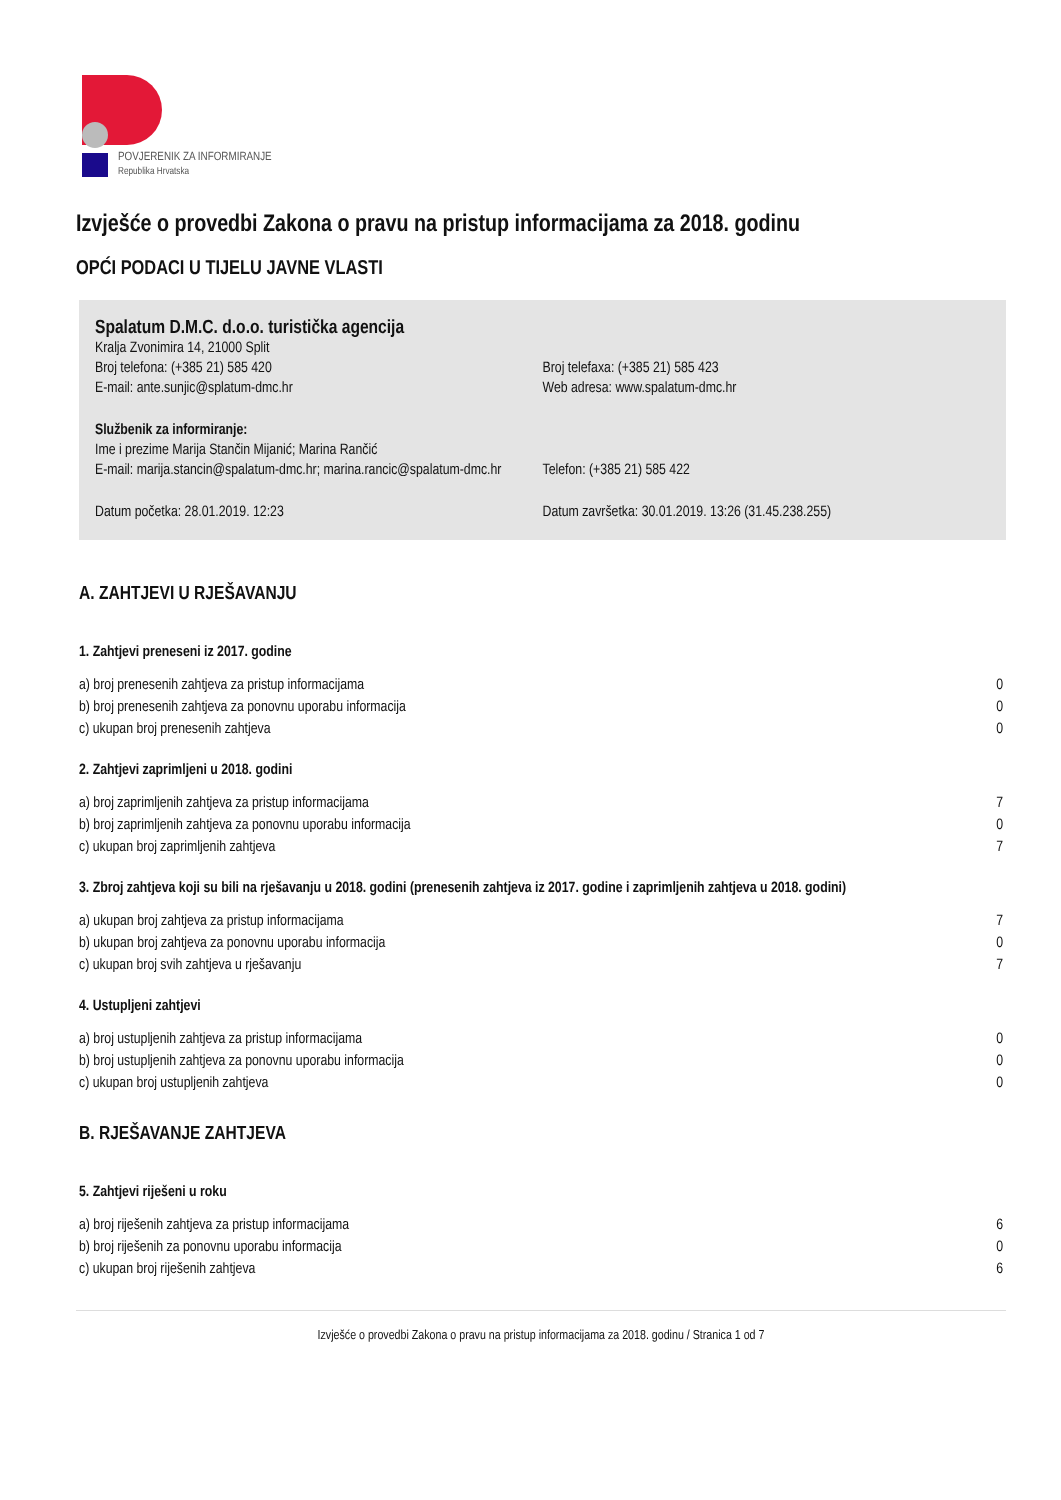POVJERENIK ZA INFORMIRANJE
Republika Hrvatska
Izvješće o provedbi Zakona o pravu na pristup informacijama za 2018. godinu
OPĆI PODACI U TIJELU JAVNE VLASTI
Spalatum D.M.C. d.o.o. turistička agencija
| Kralja Zvonimira 14, 21000 Split | |
| Broj telefona: (+385 21) 585 420 | Broj telefaxa: (+385 21) 585 423 |
| E-mail: ante.sunjic@splatum-dmc.hr | Web adresa: www.spalatum-dmc.hr |
| Službenik za informiranje: | |
| Ime i prezime Marija Stančin Mijanić; Marina Rančić | |
| E-mail: marija.stancin@spalatum-dmc.hr; marina.rancic@spalatum-dmc.hr | Telefon: (+385 21) 585 422 |
| Datum početka: 28.01.2019. 12:23 | Datum završetka: 30.01.2019. 13:26 (31.45.238.255) |
A. ZAHTJEVI U RJEŠAVANJU
1. Zahtjevi preneseni iz 2017. godine
| a) broj prenesenih zahtjeva za pristup informacijama | 0 |
| b) broj prenesenih zahtjeva za ponovnu uporabu informacija | 0 |
| c) ukupan broj prenesenih zahtjeva | 0 |
2. Zahtjevi zaprimljeni u 2018. godini
| a) broj zaprimljenih zahtjeva za pristup informacijama | 7 |
| b) broj zaprimljenih zahtjeva za ponovnu uporabu informacija | 0 |
| c) ukupan broj zaprimljenih zahtjeva | 7 |
3. Zbroj zahtjeva koji su bili na rješavanju u 2018. godini (prenesenih zahtjeva iz 2017. godine i zaprimljenih zahtjeva u 2018. godini)
| a) ukupan broj zahtjeva za pristup informacijama | 7 |
| b) ukupan broj zahtjeva za ponovnu uporabu informacija | 0 |
| c) ukupan broj svih zahtjeva u rješavanju | 7 |
4. Ustupljeni zahtjevi
| a) broj ustupljenih zahtjeva za pristup informacijama | 0 |
| b) broj ustupljenih zahtjeva za ponovnu uporabu informacija | 0 |
| c) ukupan broj ustupljenih zahtjeva | 0 |
B. RJEŠAVANJE ZAHTJEVA
5. Zahtjevi riješeni u roku
| a) broj riješenih zahtjeva za pristup informacijama | 6 |
| b) broj riješenih za ponovnu uporabu informacija | 0 |
| c) ukupan broj riješenih zahtjeva | 6 |
Izvješće o provedbi Zakona o pravu na pristup informacijama za 2018. godinu / Stranica 1 od 7